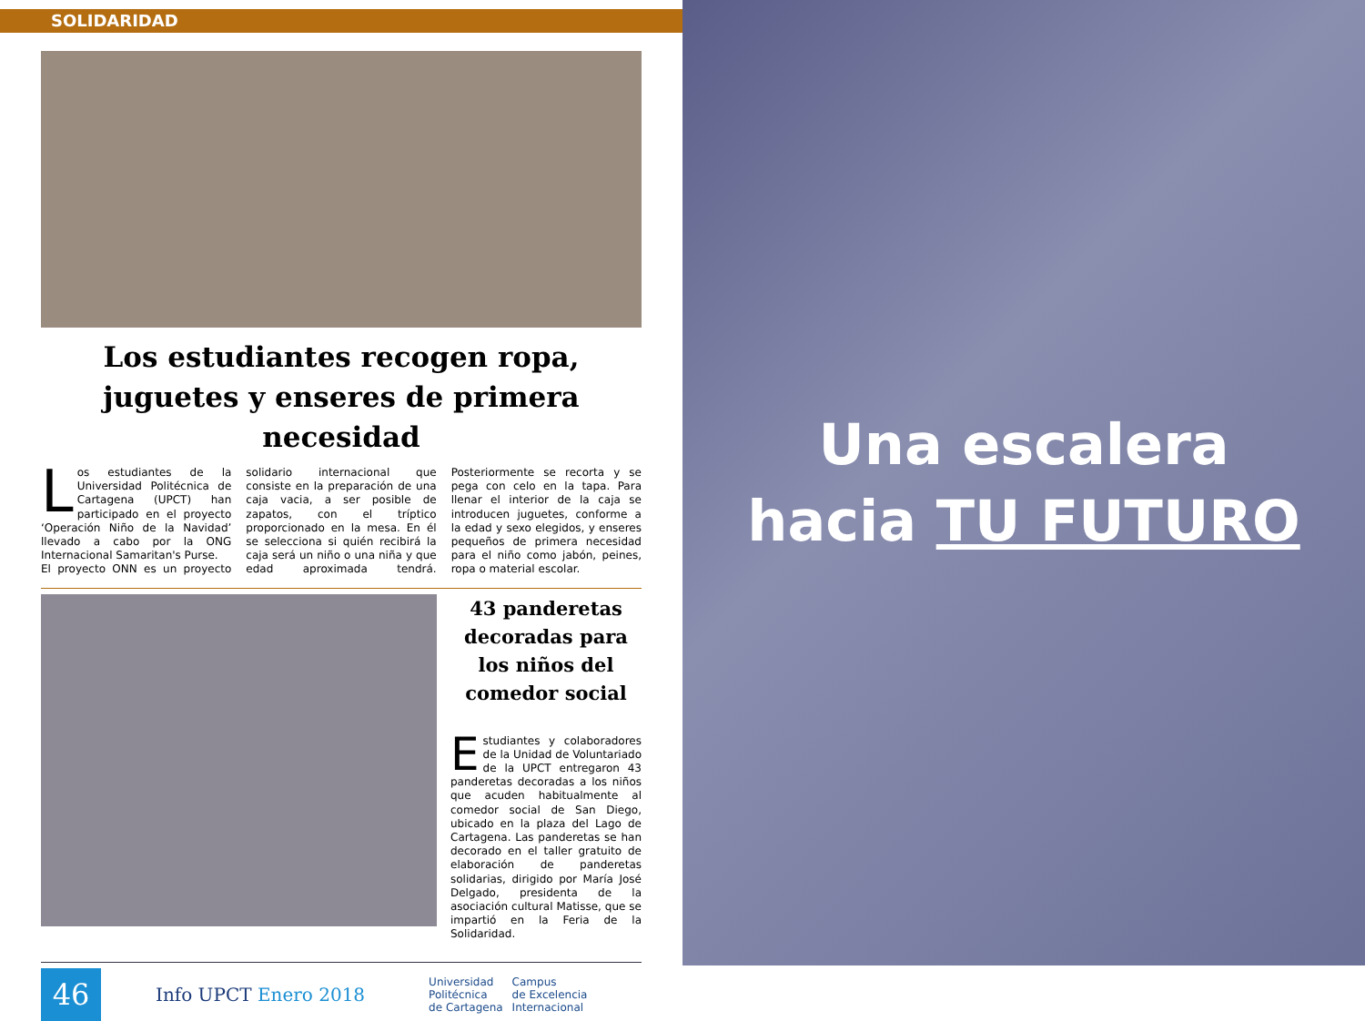SOLIDARIDAD
Los estudiantes recogen ropa, juguetes y enseres de primera necesidad
Los estudiantes de la Universidad Politécnica de Cartagena (UPCT) han participado en el proyecto ‘Operación Niño de la Navidad’ llevado a cabo por la ONG Internacional Samaritan's Purse.
El proyecto ONN es un proyecto solidario internacional que consiste en la preparación de una caja vacia, a ser posible de zapatos, con el tríptico proporcionado en la mesa. En él se selecciona si quién recibirá la caja será un niño o una niña y que edad aproximada tendrá. Posteriormente se recorta y se pega con celo en la tapa. Para llenar el interior de la caja se introducen juguetes, conforme a la edad y sexo elegidos, y enseres pequeños de primera necesidad para el niño como jabón, peines, ropa o material escolar.
43 panderetas decoradas para los niños del comedor social
Estudiantes y colaboradores de la Unidad de Voluntariado de la UPCT entregaron 43 panderetas decoradas a los niños que acuden habitualmente al comedor social de San Diego, ubicado en la plaza del Lago de Cartagena. Las panderetas se han decorado en el taller gratuito de elaboración de panderetas solidarias, dirigido por María José Delgado, presidenta de la asociación cultural Matisse, que se impartió en la Feria de la Solidaridad.
46
Info UPCT Enero 2018
Universidad
Politécnica
de Cartagena
Campus
de Excelencia
Internacional
Una escalera
hacia TU FUTURO